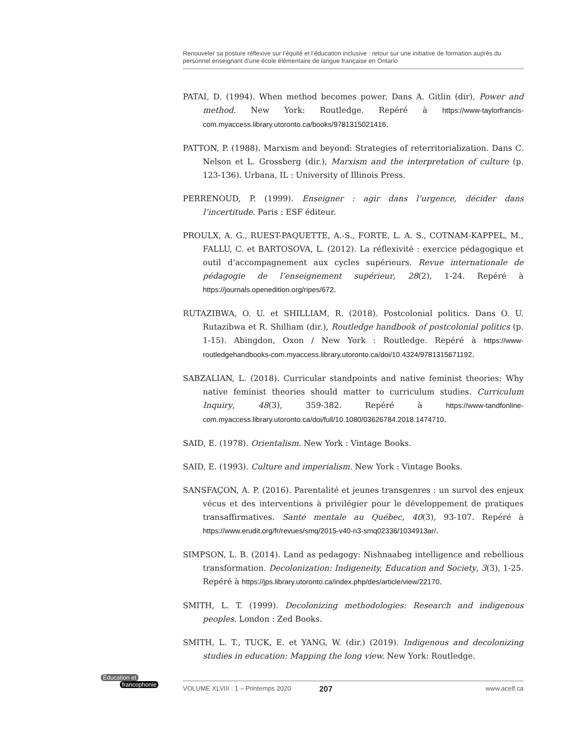Renouveler sa posture réflexive sur l’équité et l’éducation inclusive : retour sur une initiative de formation auprès du personnel enseignant d’une école élémentaire de langue française en Ontario
PATAI, D. (1994). When method becomes power. Dans A. Gitlin (dir), Power and method. New York: Routledge. Repéré à https://www-taylorfrancis-com.myaccess.library.utoronto.ca/books/9781315021416.
PATTON, P. (1988). Marxism and beyond: Strategies of reterritorialization. Dans C. Nelson et L. Grossberg (dir.), Marxism and the interpretation of culture (p. 123-136). Urbana, IL : University of Illinois Press.
PERRENOUD, P. (1999). Enseigner : agir dans l’urgence, décider dans l’incertitude. Paris : ESF éditeur.
PROULX, A. G., RUEST-PAQUETTE, A.-S., FORTE, L. A. S., COTNAM-KAPPEL, M., FALLU, C. et BARTOSOVA, L. (2012). La réflexivité : exercice pédagogique et outil d’accompagnement aux cycles supérieurs. Revue internationale de pédagogie de l’enseignement supérieur, 28(2), 1-24. Repéré à https://journals.openedition.org/ripes/672.
RUTAZIBWA, O. U. et SHILLIAM, R. (2018). Postcolonial politics. Dans O. U. Rutazibwa et R. Shilliam (dir.), Routledge handbook of postcolonial politics (p. 1-15). Abingdon, Oxon / New York : Routledge. Repéré à https://www-routledgehandbooks-com.myaccess.library.utoronto.ca/doi/10.4324/9781315671192.
SABZALIAN, L. (2018). Curricular standpoints and native feminist theories: Why native feminist theories should matter to curriculum studies. Curriculum Inquiry, 48(3), 359-382. Repéré à https://www-tandfonline-com.myaccess.library.utoronto.ca/doi/full/10.1080/03626784.2018.1474710.
SAID, E. (1978). Orientalism. New York : Vintage Books.
SAID, E. (1993). Culture and imperialism. New York : Vintage Books.
SANSFAÇON, A. P. (2016). Parentalité et jeunes transgenres : un survol des enjeux vécus et des interventions à privilégier pour le développement de pratiques transaffirmatives. Santé mentale au Québec, 40(3), 93-107. Repéré à https://www.erudit.org/fr/revues/smq/2015-v40-n3-smq02336/1034913ar/.
SIMPSON, L. B. (2014). Land as pedagogy: Nishnaabeg intelligence and rebellious transformation. Decolonization: Indigeneity, Education and Society, 3(3), 1-25. Repéré à https://jps.library.utoronto.ca/index.php/des/article/view/22170.
SMITH, L. T. (1999). Decolonizing methodologies: Research and indigenous peoples. London : Zed Books.
SMITH, L. T., TUCK, E. et YANG, W. (dir.) (2019). Indigenous and decolonizing studies in education: Mapping the long view. New York: Routledge.
Éducation et
francophonie
VOLUME XLVIII : 1 – Printemps 2020 207 www.acelf.ca